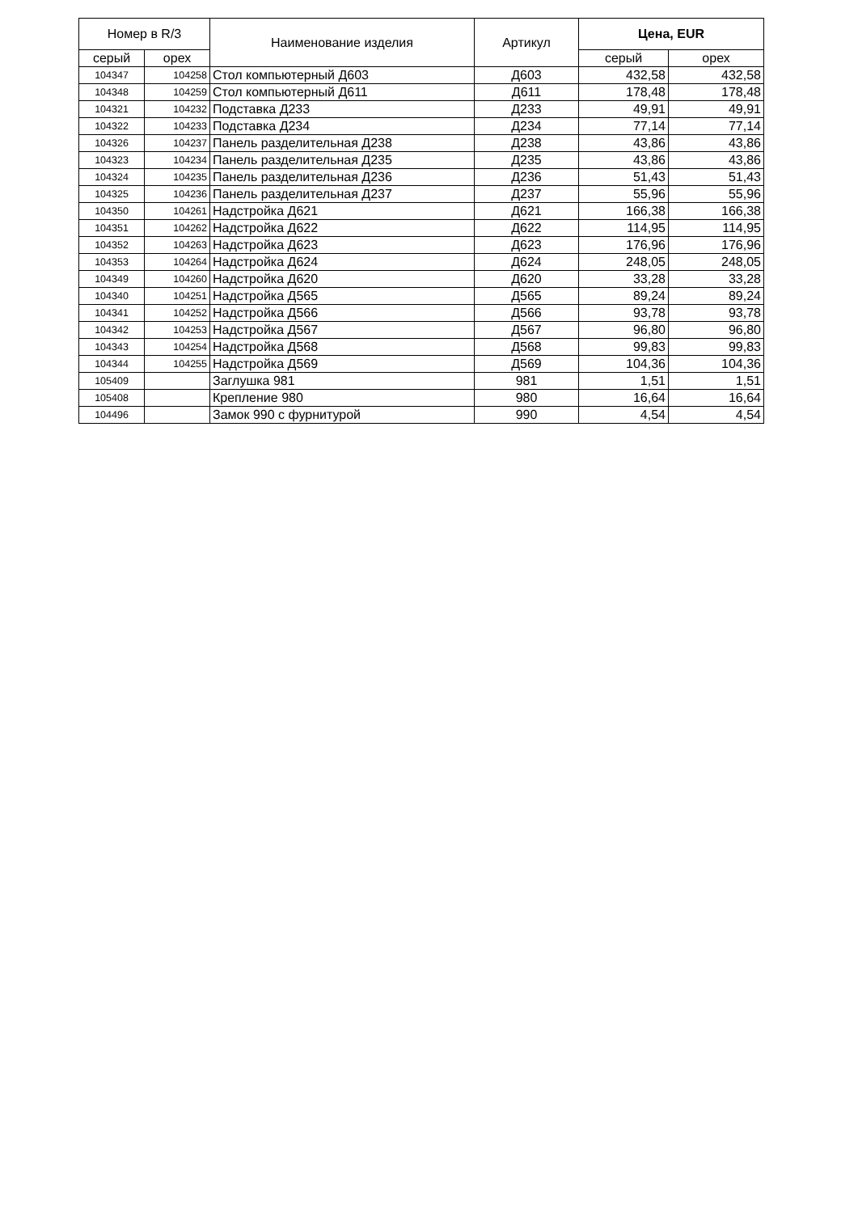| Номер в R/3 | | Наименование изделия | Артикул | Цена, EUR | |
| --- | --- | --- | --- | --- | --- |
| серый | орех | | | серый | орех |
| 104347 | 104258 | Стол компьютерный Д603 | Д603 | 432,58 | 432,58 |
| 104348 | 104259 | Стол компьютерный Д611 | Д611 | 178,48 | 178,48 |
| 104321 | 104232 | Подставка Д233 | Д233 | 49,91 | 49,91 |
| 104322 | 104233 | Подставка Д234 | Д234 | 77,14 | 77,14 |
| 104326 | 104237 | Панель разделительная Д238 | Д238 | 43,86 | 43,86 |
| 104323 | 104234 | Панель разделительная Д235 | Д235 | 43,86 | 43,86 |
| 104324 | 104235 | Панель разделительная Д236 | Д236 | 51,43 | 51,43 |
| 104325 | 104236 | Панель разделительная Д237 | Д237 | 55,96 | 55,96 |
| 104350 | 104261 | Надстройка Д621 | Д621 | 166,38 | 166,38 |
| 104351 | 104262 | Надстройка Д622 | Д622 | 114,95 | 114,95 |
| 104352 | 104263 | Надстройка Д623 | Д623 | 176,96 | 176,96 |
| 104353 | 104264 | Надстройка Д624 | Д624 | 248,05 | 248,05 |
| 104349 | 104260 | Надстройка Д620 | Д620 | 33,28 | 33,28 |
| 104340 | 104251 | Надстройка Д565 | Д565 | 89,24 | 89,24 |
| 104341 | 104252 | Надстройка Д566 | Д566 | 93,78 | 93,78 |
| 104342 | 104253 | Надстройка Д567 | Д567 | 96,80 | 96,80 |
| 104343 | 104254 | Надстройка Д568 | Д568 | 99,83 | 99,83 |
| 104344 | 104255 | Надстройка Д569 | Д569 | 104,36 | 104,36 |
| 105409 | | Заглушка 981 | 981 | 1,51 | 1,51 |
| 105408 | | Крепление 980 | 980 | 16,64 | 16,64 |
| 104496 | | Замок 990 с фурнитурой | 990 | 4,54 | 4,54 |